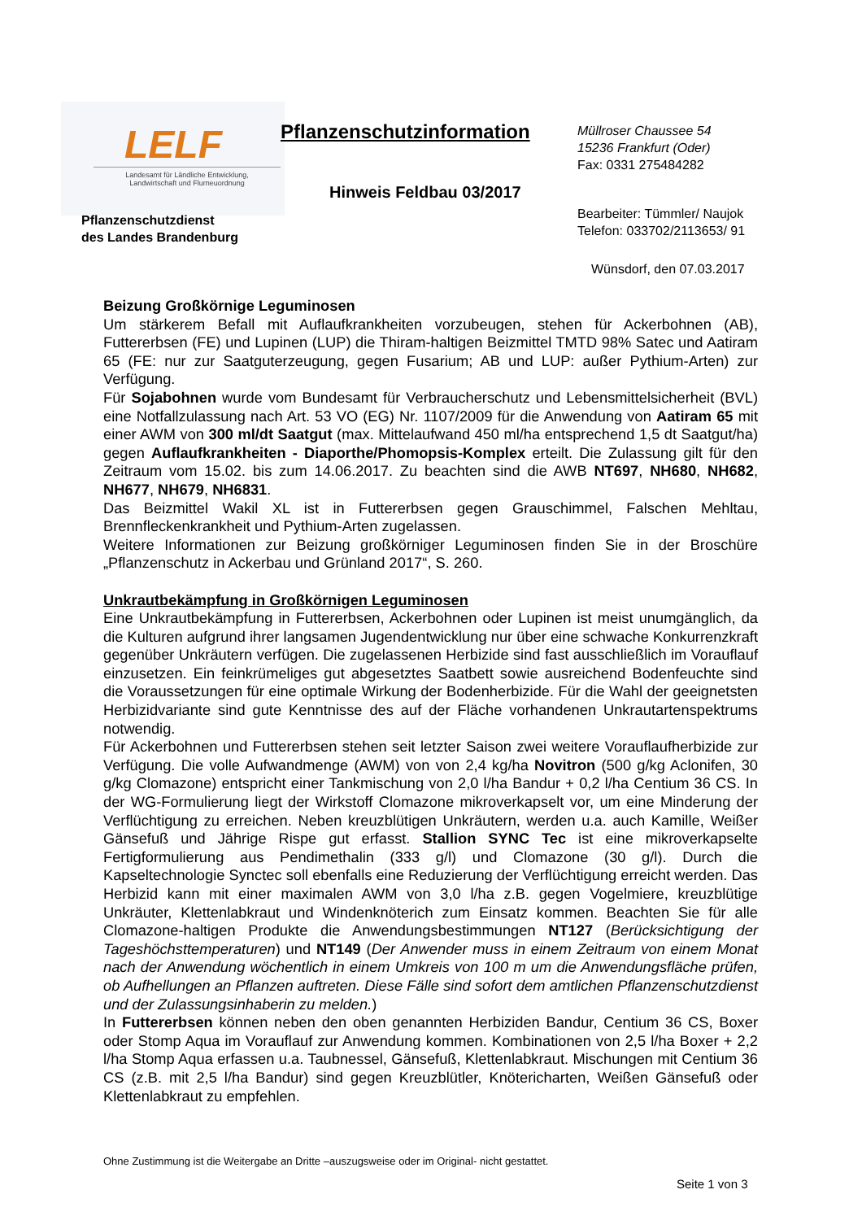LELF
Landesamt für Ländliche Entwicklung,
Landwirtschaft und Flurneuordnung
Pflanzenschutzinformation
Müllroser Chaussee 54
15236 Frankfurt (Oder)
Fax: 0331 275484282
Hinweis Feldbau 03/2017
Pflanzenschutzdienst
des Landes Brandenburg
Bearbeiter: Tümmler/ Naujok
Telefon: 033702/2113653/ 91
Wünsdorf, den 07.03.2017
Beizung Großkörnige Leguminosen
Um stärkerem Befall mit Auflaufkrankheiten vorzubeugen, stehen für Ackerbohnen (AB), Futtererbsen (FE) und Lupinen (LUP) die Thiram-haltigen Beizmittel TMTD 98% Satec und Aatiram 65 (FE: nur zur Saatguterzeugung, gegen Fusarium; AB und LUP: außer Pythium-Arten) zur Verfügung.
Für Sojabohnen wurde vom Bundesamt für Verbraucherschutz und Lebensmittelsicherheit (BVL) eine Notfallzulassung nach Art. 53 VO (EG) Nr. 1107/2009 für die Anwendung von Aatiram 65 mit einer AWM von 300 ml/dt Saatgut (max. Mittelaufwand 450 ml/ha entsprechend 1,5 dt Saatgut/ha) gegen Auflaufkrankheiten - Diaporthe/Phomopsis-Komplex erteilt. Die Zulassung gilt für den Zeitraum vom 15.02. bis zum 14.06.2017. Zu beachten sind die AWB NT697, NH680, NH682, NH677, NH679, NH6831.
Das Beizmittel Wakil XL ist in Futtererbsen gegen Grauschimmel, Falschen Mehltau, Brennfleckenkrankheit und Pythium-Arten zugelassen.
Weitere Informationen zur Beizung großkörniger Leguminosen finden Sie in der Broschüre „Pflanzenschutz in Ackerbau und Grünland 2017“, S. 260.
Unkrautbekämpfung in Großkörnigen Leguminosen
Eine Unkrautbekämpfung in Futtererbsen, Ackerbohnen oder Lupinen ist meist unumgänglich, da die Kulturen aufgrund ihrer langsamen Jugendentwicklung nur über eine schwache Konkurrenzkraft gegenüber Unkräutern verfügen. Die zugelassenen Herbizide sind fast ausschließlich im Vorauflauf einzusetzen. Ein feinkrümeliges gut abgesetztes Saatbett sowie ausreichend Bodenfeuchte sind die Voraussetzungen für eine optimale Wirkung der Bodenherbizide. Für die Wahl der geeignetsten Herbizidvariante sind gute Kenntnisse des auf der Fläche vorhandenen Unkrautartenspektrums notwendig.
Für Ackerbohnen und Futtererbsen stehen seit letzter Saison zwei weitere Vorauflaufherbizide zur Verfügung. Die volle Aufwandmenge (AWM) von von 2,4 kg/ha Novitron (500 g/kg Aclonifen, 30 g/kg Clomazone) entspricht einer Tankmischung von 2,0 l/ha Bandur + 0,2 l/ha Centium 36 CS. In der WG-Formulierung liegt der Wirkstoff Clomazone mikroverkapselt vor, um eine Minderung der Verflüchtigung zu erreichen. Neben kreuzblütigen Unkräutern, werden u.a. auch Kamille, Weißer Gänsefuß und Jährige Rispe gut erfasst. Stallion SYNC Tec ist eine mikroverkapselte Fertigformulierung aus Pendimethalin (333 g/l) und Clomazone (30 g/l). Durch die Kapseltechnologie Synctec soll ebenfalls eine Reduzierung der Verflüchtigung erreicht werden. Das Herbizid kann mit einer maximalen AWM von 3,0 l/ha z.B. gegen Vogelmiere, kreuzblütige Unkräuter, Klettenlabkraut und Windenknöterich zum Einsatz kommen. Beachten Sie für alle Clomazone-haltigen Produkte die Anwendungsbestimmungen NT127 (Berücksichtigung der Tageshöchsttemperaturen) und NT149 (Der Anwender muss in einem Zeitraum von einem Monat nach der Anwendung wöchentlich in einem Umkreis von 100 m um die Anwendungsfläche prüfen, ob Aufhellungen an Pflanzen auftreten. Diese Fälle sind sofort dem amtlichen Pflanzenschutzdienst und der Zulassungsinhaberin zu melden.)
In Futtererbsen können neben den oben genannten Herbiziden Bandur, Centium 36 CS, Boxer oder Stomp Aqua im Vorauflauf zur Anwendung kommen. Kombinationen von 2,5 l/ha Boxer + 2,2 l/ha Stomp Aqua erfassen u.a. Taubnessel, Gänsefuß, Klettenlabkraut. Mischungen mit Centium 36 CS (z.B. mit 2,5 l/ha Bandur) sind gegen Kreuzblütler, Knötericharten, Weißen Gänsefuß oder Klettenlabkraut zu empfehlen.
Ohne Zustimmung ist die Weitergabe an Dritte –auszugsweise oder im Original- nicht gestattet.
Seite 1 von 3